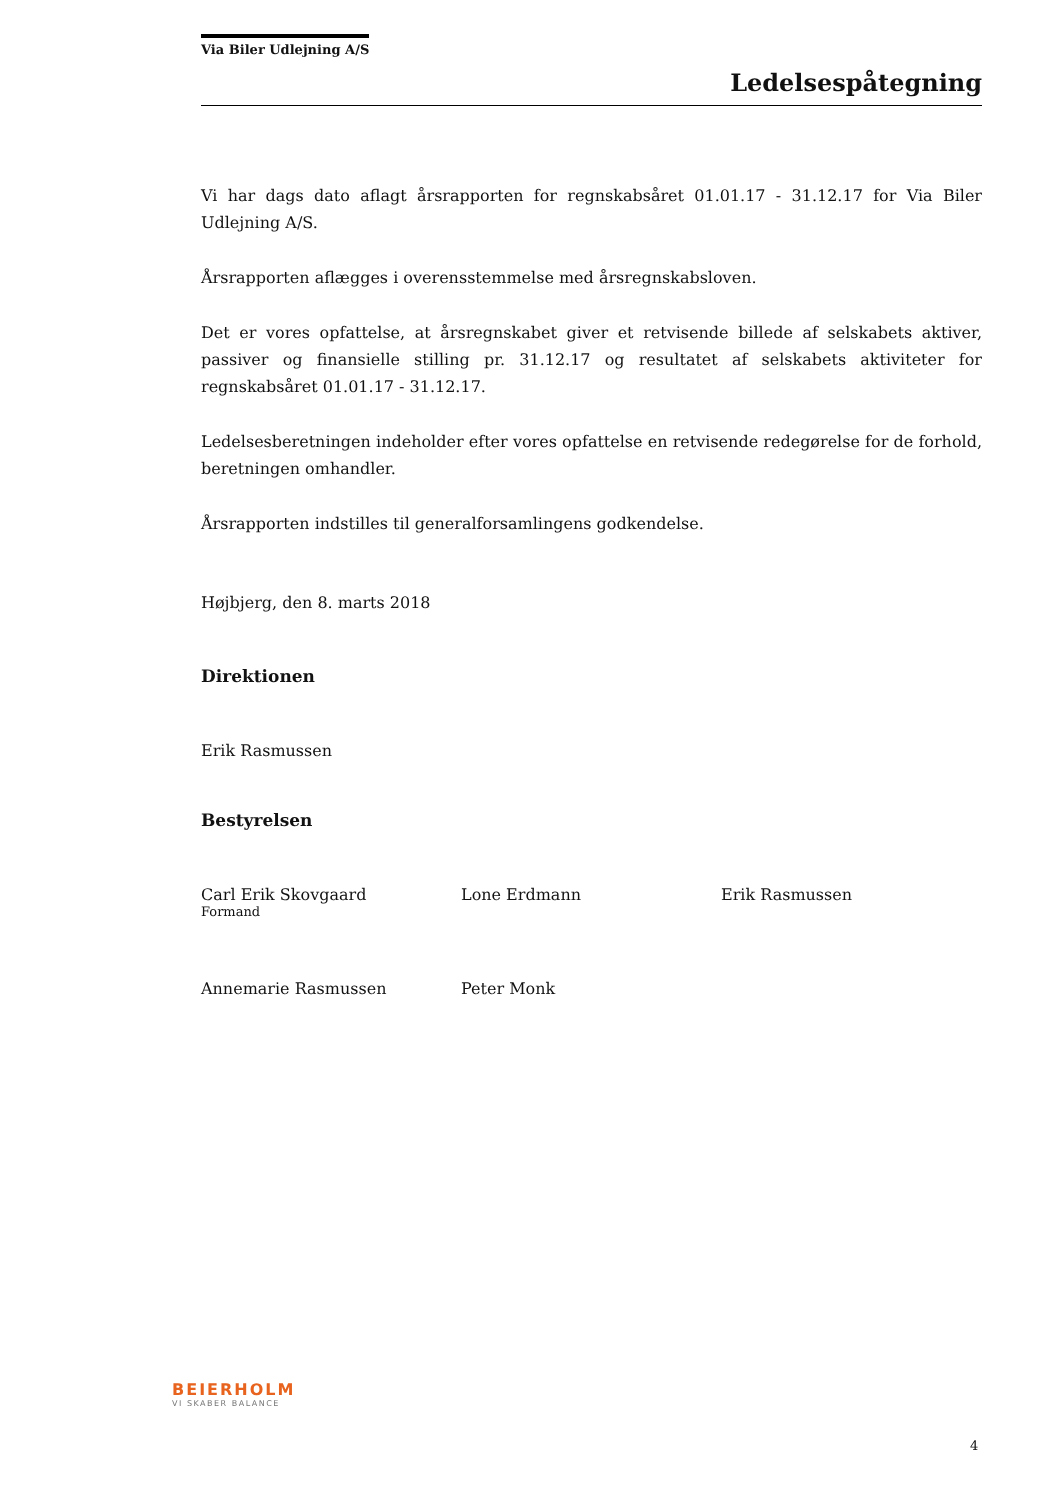Via Biler Udlejning A/S
Ledelsespåtegning
Vi har dags dato aflagt årsrapporten for regnskabsåret 01.01.17 - 31.12.17 for Via Biler Udlejning A/S.
Årsrapporten aflægges i overensstemmelse med årsregnskabsloven.
Det er vores opfattelse, at årsregnskabet giver et retvisende billede af selskabets aktiver, passiver og finansielle stilling pr. 31.12.17 og resultatet af selskabets aktiviteter for regnskabsåret 01.01.17 - 31.12.17.
Ledelsesberetningen indeholder efter vores opfattelse en retvisende redegørelse for de forhold, beretningen omhandler.
Årsrapporten indstilles til generalforsamlingens godkendelse.
Højbjerg, den 8. marts 2018
Direktionen
Erik Rasmussen
Bestyrelsen
Carl Erik Skovgaard
Formand
Lone Erdmann Erik Rasmussen
Annemarie Rasmussen Peter Monk
BEIERHOLM
VI SKABER BALANCE
4